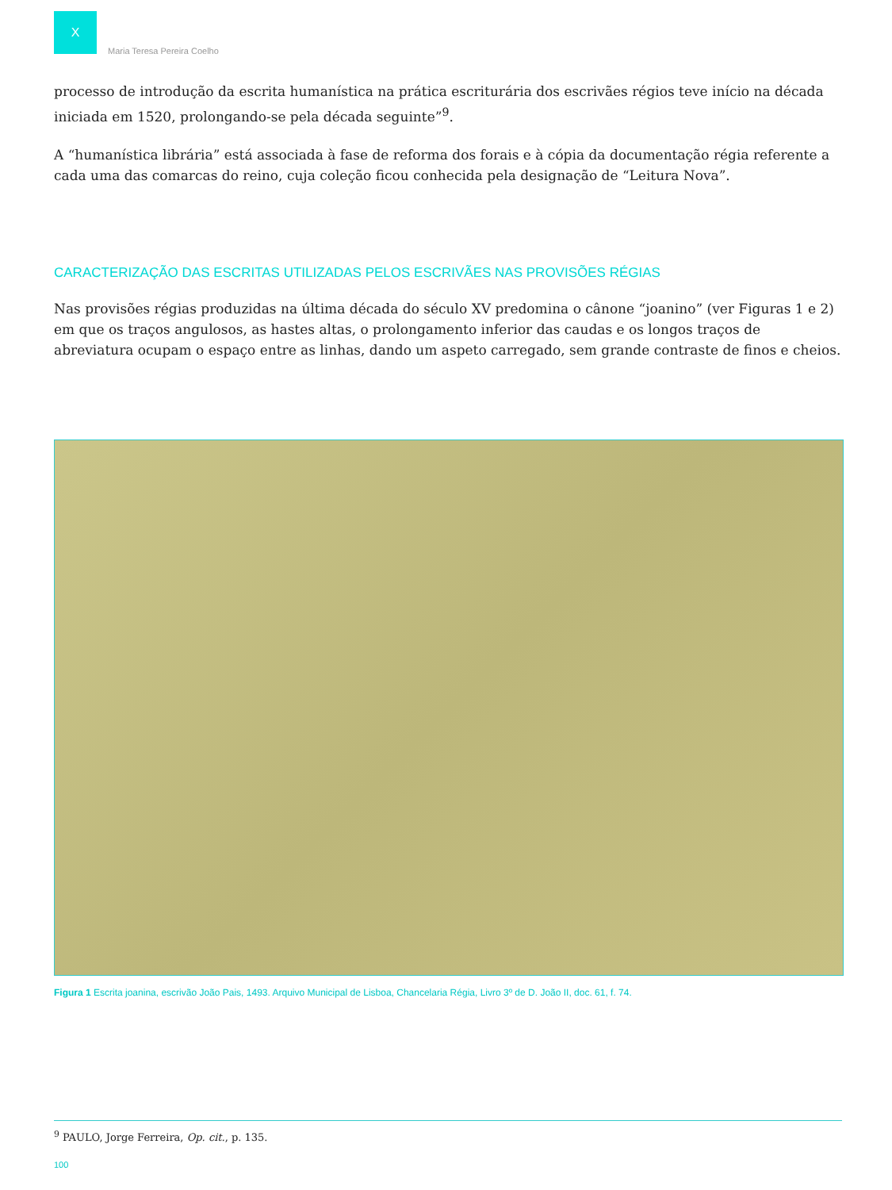X
Maria Teresa Pereira Coelho
processo de introdução da escrita humanística na prática escriturária dos escrivães régios teve início na década iniciada em 1520, prolongando-se pela década seguinte”<sup>9</sup>.
A “humanística librária” está associada à fase de reforma dos forais e à cópia da documentação régia referente a cada uma das comarcas do reino, cuja coleção ficou conhecida pela designação de “Leitura Nova”.
CARACTERIZAÇÃO DAS ESCRITAS UTILIZADAS PELOS ESCRIVÃES NAS PROVISÕES RÉGIAS
Nas provisões régias produzidas na última década do século XV predomina o cânone “joanino” (ver Figuras 1 e 2) em que os traços angulosos, as hastes altas, o prolongamento inferior das caudas e os longos traços de abreviatura ocupam o espaço entre as linhas, dando um aspeto carregado, sem grande contraste de finos e cheios.
Figura 1 Escrita joanina, escrivão João Pais, 1493. Arquivo Municipal de Lisboa, Chancelaria Régia, Livro 3º de D. João II, doc. 61, f. 74.
<sup>9</sup> PAULO, Jorge Ferreira, Op. cit., p. 135.
100